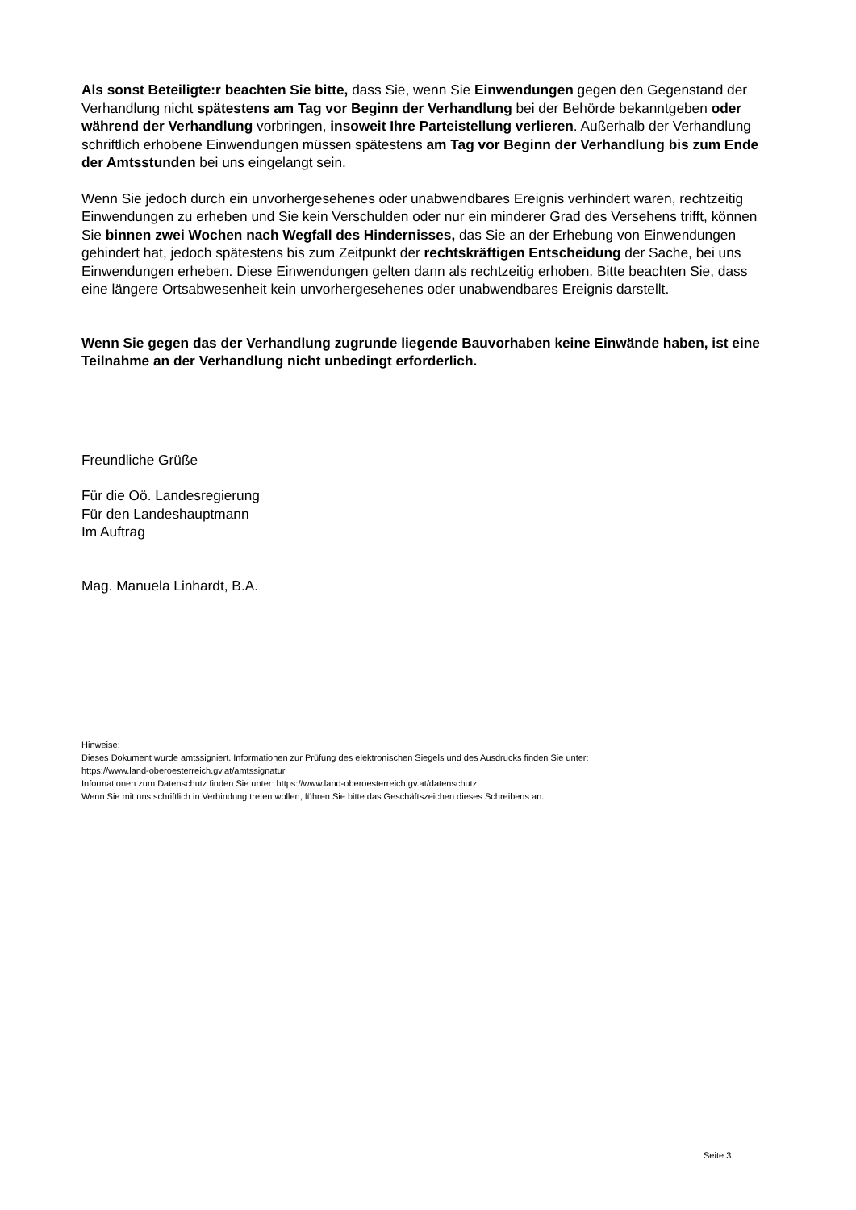Als sonst Beteiligte:r beachten Sie bitte, dass Sie, wenn Sie Einwendungen gegen den Gegenstand der Verhandlung nicht spätestens am Tag vor Beginn der Verhandlung bei der Behörde bekanntgeben oder während der Verhandlung vorbringen, insoweit Ihre Partei­stellung verlieren. Außerhalb der Verhandlung schriftlich erhobene Einwendungen müssen spätestens am Tag vor Beginn der Verhandlung bis zum Ende der Amtsstunden bei uns eingelangt sein.
Wenn Sie jedoch durch ein unvorhergesehenes oder unabwendbares Ereignis verhindert waren, rechtzeitig Einwendungen zu erheben und Sie kein Verschulden oder nur ein minderer Grad des Versehens trifft, können Sie binnen zwei Wochen nach Wegfall des Hindernisses, das Sie an der Erhebung von Einwendungen gehindert hat, jedoch spätestens bis zum Zeitpunkt der rechts­kräftigen Entscheidung der Sache, bei uns Einwendungen erheben. Diese Einwendungen gelten dann als rechtzeitig erhoben. Bitte beachten Sie, dass eine längere Ortsabwesenheit kein unvor­hergesehenes oder unabwendbares Ereignis darstellt.
Wenn Sie gegen das der Verhandlung zugrunde liegende Bauvorhaben keine Einwände haben, ist eine Teilnahme an der Verhandlung nicht unbedingt erforderlich.
Freundliche Grüße
Für die Oö. Landesregierung
Für den Landeshauptmann
Im Auftrag
Mag. Manuela Linhardt, B.A.
Hinweise:
Dieses Dokument wurde amtssigniert. Informationen zur Prüfung des elektronischen Siegels und des Ausdrucks finden Sie unter:
https://www.land-oberoesterreich.gv.at/amtssignatur
Informationen zum Datenschutz finden Sie unter: https://www.land-oberoesterreich.gv.at/datenschutz
Wenn Sie mit uns schriftlich in Verbindung treten wollen, führen Sie bitte das Geschäftszeichen dieses Schreibens an.
Seite 3